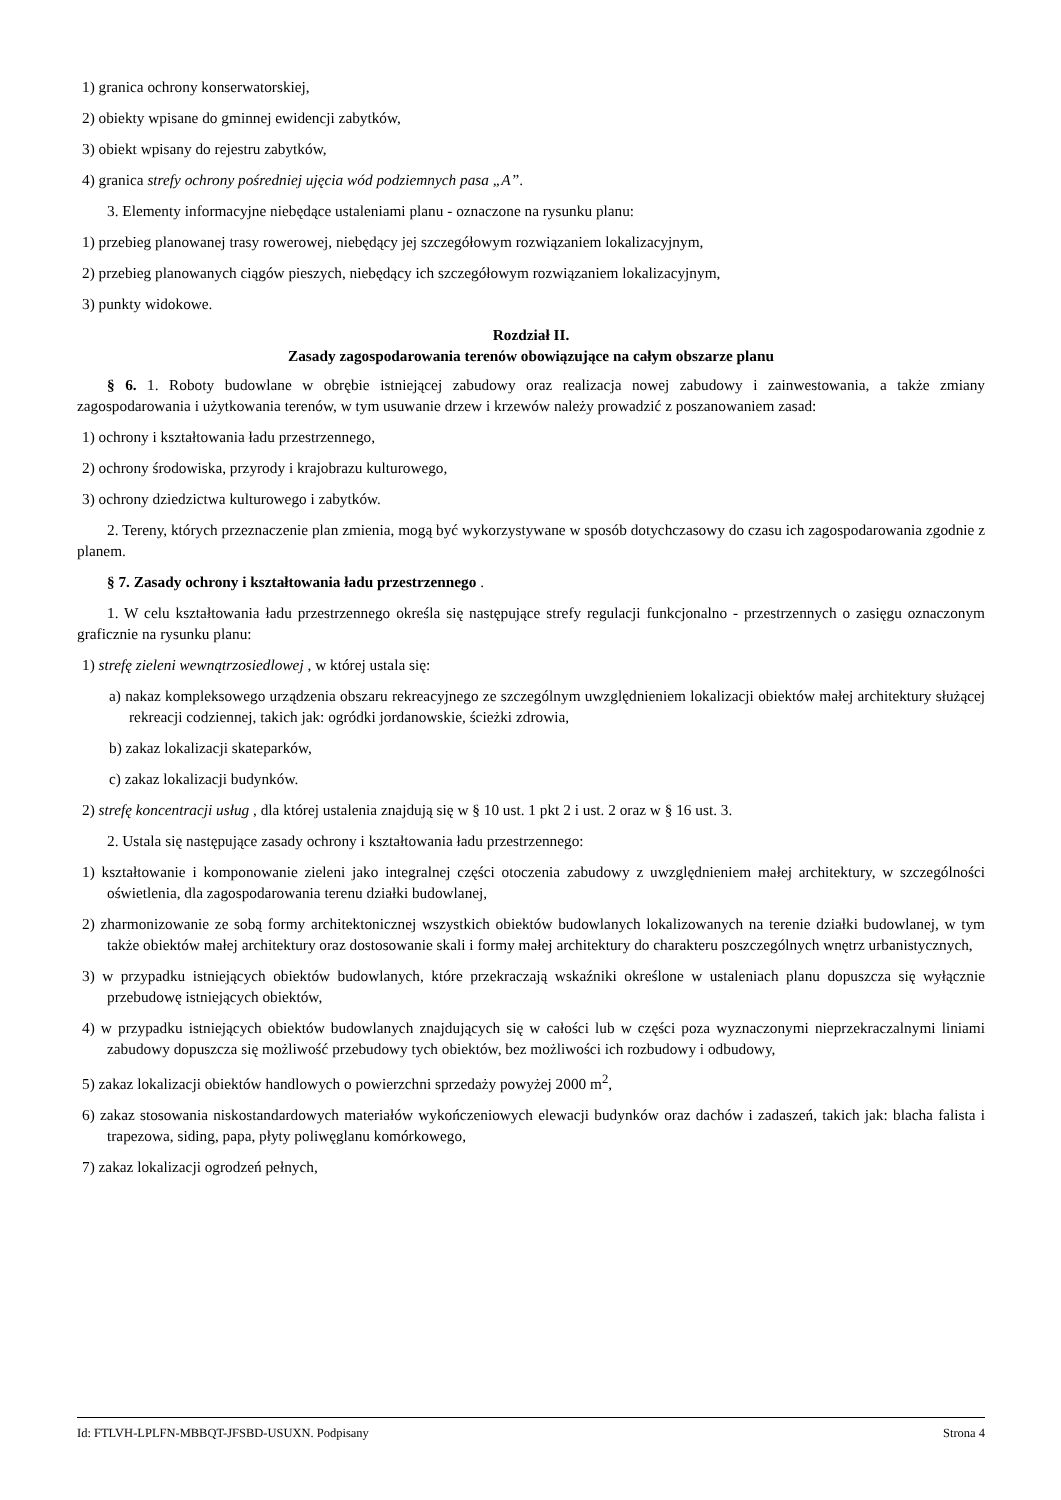1) granica ochrony konserwatorskiej,
2) obiekty wpisane do gminnej ewidencji zabytków,
3) obiekt wpisany do rejestru zabytków,
4) granica strefy ochrony pośredniej ujęcia wód podziemnych pasa „A”.
3. Elementy informacyjne niebędące ustaleniami planu - oznaczone na rysunku planu:
1) przebieg planowanej trasy rowerowej, niebędący jej szczegółowym rozwiązaniem lokalizacyjnym,
2) przebieg planowanych ciągów pieszych, niebędący ich szczegółowym rozwiązaniem lokalizacyjnym,
3) punkty widokowe.
Rozdział II.
Zasady zagospodarowania terenów obowiązujące na całym obszarze planu
§ 6. 1. Roboty budowlane w obrębie istniejącej zabudowy oraz realizacja nowej zabudowy i zainwestowania, a także zmiany zagospodarowania i użytkowania terenów, w tym usuwanie drzew i krzewów należy prowadzić z poszanowaniem zasad:
1) ochrony i kształtowania ładu przestrzennego,
2) ochrony środowiska, przyrody i krajobrazu kulturowego,
3) ochrony dziedzictwa kulturowego i zabytków.
2. Tereny, których przeznaczenie plan zmienia, mogą być wykorzystywane w sposób dotychczasowy do czasu ich zagospodarowania zgodnie z planem.
§ 7. Zasady ochrony i kształtowania ładu przestrzennego .
1. W celu kształtowania ładu przestrzennego określa się następujące strefy regulacji funkcjonalno - przestrzennych o zasięgu oznaczonym graficznie na rysunku planu:
1) strefę zieleni wewnątrzosiedlowej , w której ustala się:
a) nakaz kompleksowego urządzenia obszaru rekreacyjnego ze szczególnym uwzględnieniem lokalizacji obiektów małej architektury służącej rekreacji codziennej, takich jak: ogródki jordanowskie, ścieżki zdrowia,
b) zakaz lokalizacji skateparków,
c) zakaz lokalizacji budynków.
2) strefę koncentracji usług , dla której ustalenia znajdują się w § 10 ust. 1 pkt 2 i ust. 2 oraz w § 16 ust. 3.
2. Ustala się następujące zasady ochrony i kształtowania ładu przestrzennego:
1) kształtowanie i komponowanie zieleni jako integralnej części otoczenia zabudowy z uwzględnieniem małej architektury, w szczególności oświetlenia, dla zagospodarowania terenu działki budowlanej,
2) zharmonizowanie ze sobą formy architektonicznej wszystkich obiektów budowlanych lokalizowanych na terenie działki budowlanej, w tym także obiektów małej architektury oraz dostosowanie skali i formy małej architektury do charakteru poszczególnych wnętrz urbanistycznych,
3) w przypadku istniejących obiektów budowlanych, które przekraczają wskaźniki określone w ustaleniach planu dopuszcza się wyłącznie przebudowę istniejących obiektów,
4) w przypadku istniejących obiektów budowlanych znajdujących się w całości lub w części poza wyznaczonymi nieprzekraczalnymi liniami zabudowy dopuszcza się możliwość przebudowy tych obiektów, bez możliwości ich rozbudowy i odbudowy,
5) zakaz lokalizacji obiektów handlowych o powierzchni sprzedaży powyżej 2000 m<sup>2</sup>,
6) zakaz stosowania niskostandardowych materiałów wykończeniowych elewacji budynków oraz dachów i zadaszeń, takich jak: blacha falista i trapezowa, siding, papa, płyty poliwęglanu komórkowego,
7) zakaz lokalizacji ogrodzeń pełnych,
Id: FTLVH-LPLFN-MBBQT-JFSBD-USUXN. Podpisany Strona 4